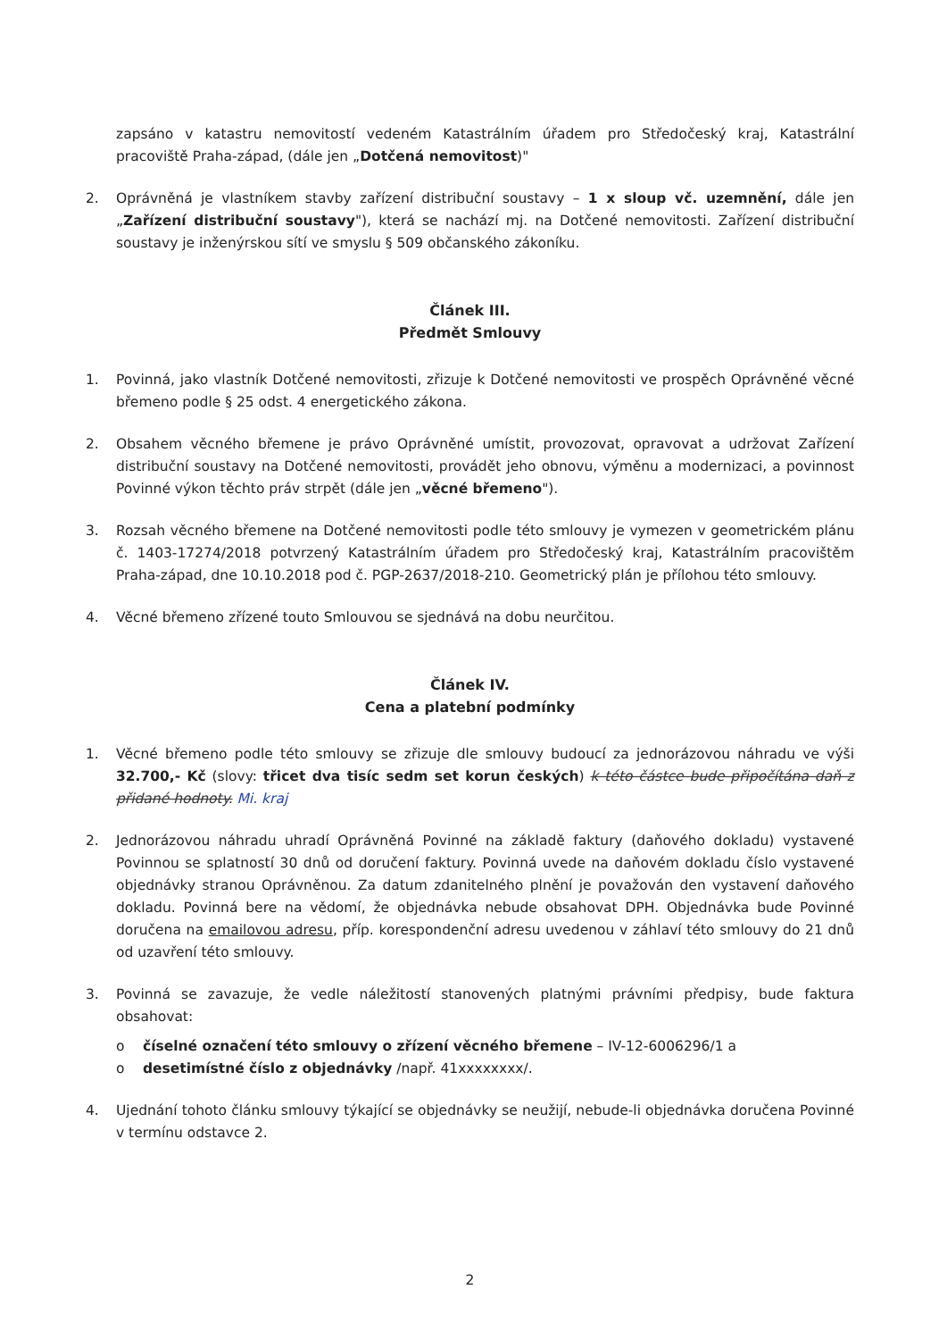zapsáno v katastru nemovitostí vedeném Katastrálním úřadem pro Středočeský kraj, Katastrální pracoviště Praha-západ, (dále jen „Dotčená nemovitost)"
2. Oprávněná je vlastníkem stavby zařízení distribuční soustavy – 1 x sloup vč. uzemnění, dále jen „Zařízení distribuční soustavy"), která se nachází mj. na Dotčené nemovitosti. Zařízení distribuční soustavy je inženýrskou sítí ve smyslu § 509 občanského zákoníku.
Článek III.
Předmět Smlouvy
1. Povinná, jako vlastník Dotčené nemovitosti, zřizuje k Dotčené nemovitosti ve prospěch Oprávněné věcné břemeno podle § 25 odst. 4 energetického zákona.
2. Obsahem věcného břemene je právo Oprávněné umístit, provozovat, opravovat a udržovat Zařízení distribuční soustavy na Dotčené nemovitosti, provádět jeho obnovu, výměnu a modernizaci, a povinnost Povinné výkon těchto práv strpět (dále jen „věcné břemeno").
3. Rozsah věcného břemene na Dotčené nemovitosti podle této smlouvy je vymezen v geometrickém plánu č. 1403-17274/2018 potvrzený Katastrálním úřadem pro Středočeský kraj, Katastrálním pracovištěm Praha-západ, dne 10.10.2018 pod č. PGP-2637/2018-210. Geometrický plán je přílohou této smlouvy.
4. Věcné břemeno zřízené touto Smlouvou se sjednává na dobu neurčitou.
Článek IV.
Cena a platební podmínky
1. Věcné břemeno podle této smlouvy se zřizuje dle smlouvy budoucí za jednorázovou náhradu ve výši 32.700,- Kč (slovy: třicet dva tisíc sedm set korun českých) k této částce bude připočítána daň z přidané hodnoty. Mi. kraj
2. Jednorázovou náhradu uhradí Oprávněná Povinné na základě faktury (daňového dokladu) vystavené Povinnou se splatností 30 dnů od doručení faktury. Povinná uvede na daňovém dokladu číslo vystavené objednávky stranou Oprávněnou. Za datum zdanitelného plnění je považován den vystavení daňového dokladu. Povinná bere na vědomí, že objednávka nebude obsahovat DPH. Objednávka bude Povinné doručena na emailovou adresu, příp. korespondenční adresu uvedenou v záhlaví této smlouvy do 21 dnů od uzavření této smlouvy.
3. Povinná se zavazuje, že vedle náležitostí stanovených platnými právními předpisy, bude faktura obsahovat:
o číselné označení této smlouvy o zřízení věcného břemene – IV-12-6006296/1 a
o desetimístné číslo z objednávky /např. 41xxxxxxxx/.
4. Ujednání tohoto článku smlouvy týkající se objednávky se neužijí, nebude-li objednávka doručena Povinné v termínu odstavce 2.
2